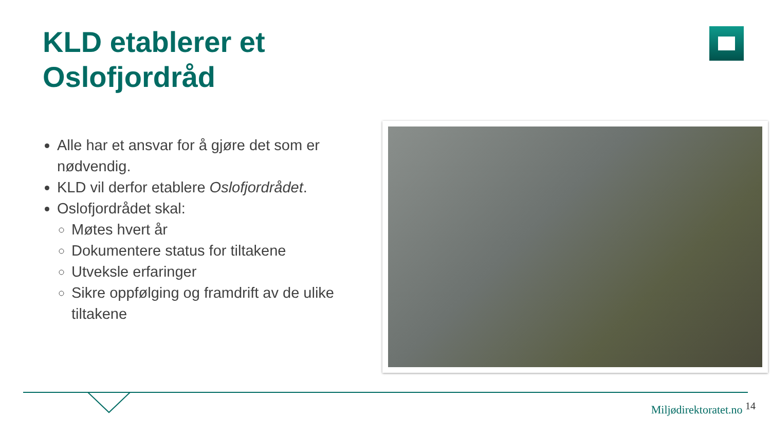KLD etablerer et
Oslofjordråd
Alle har et ansvar for å gjøre det som er nødvendig.
KLD vil derfor etablere Oslofjordrådet.
Oslofjordrådet skal:
Møtes hvert år
Dokumentere status for tiltakene
Utveksle erfaringer
Sikre oppfølging og framdrift av de ulike tiltakene
Miljødirektoratet.no <sup>14</sup>